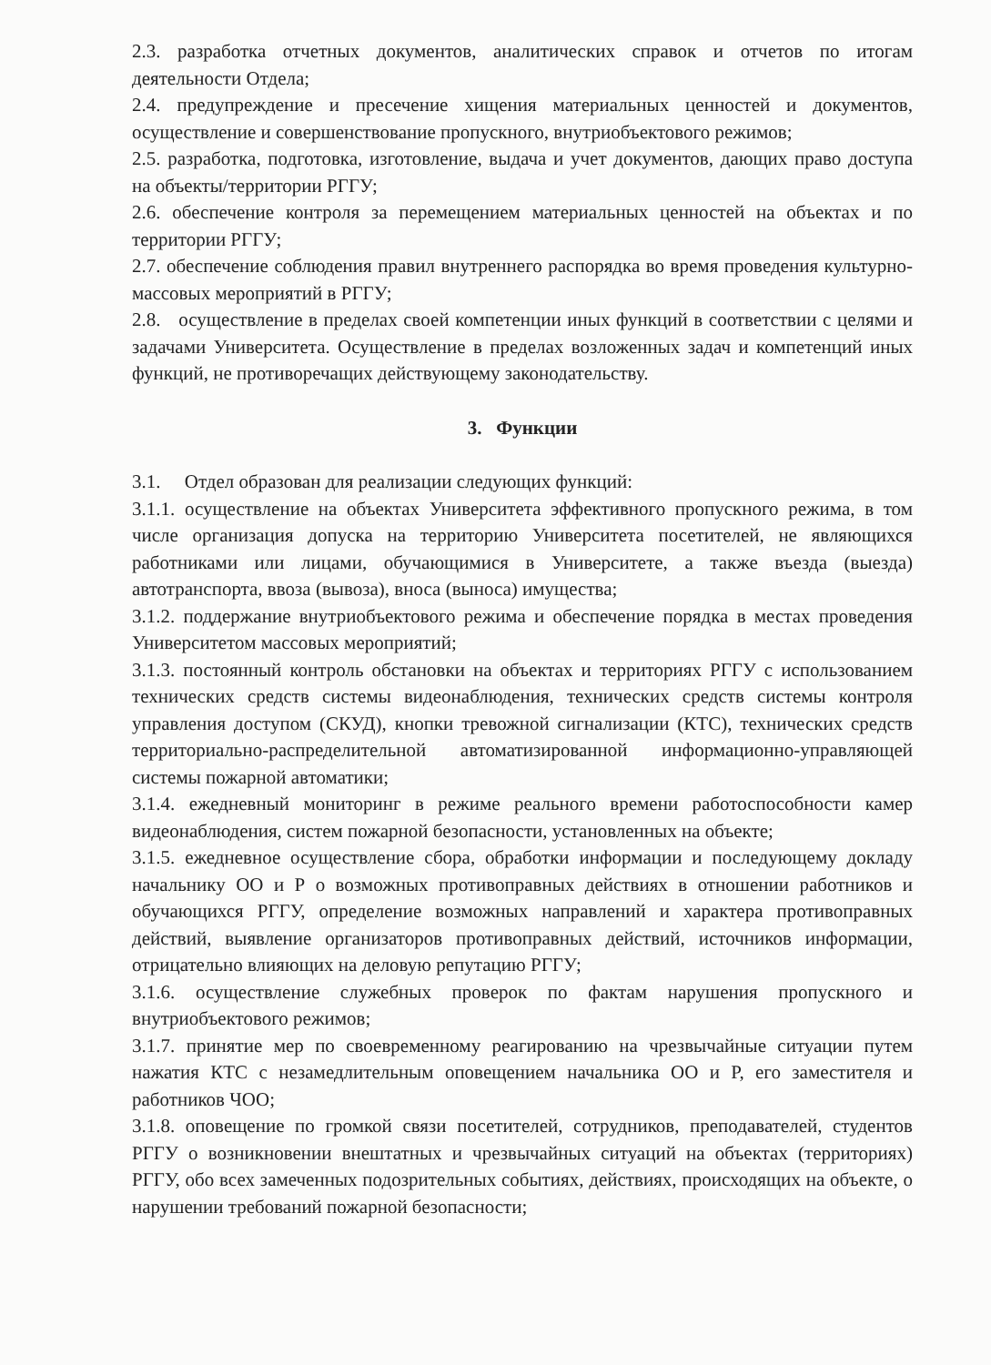2.3. разработка отчетных документов, аналитических справок и отчетов по итогам деятельности Отдела;
2.4. предупреждение и пресечение хищения материальных ценностей и документов, осуществление и совершенствование пропускного, внутриобъектового режимов;
2.5. разработка, подготовка, изготовление, выдача и учет документов, дающих право доступа на объекты/территории РГГУ;
2.6. обеспечение контроля за перемещением материальных ценностей на объектах и по территории РГГУ;
2.7. обеспечение соблюдения правил внутреннего распорядка во время проведения культурно-массовых мероприятий в РГГУ;
2.8. осуществление в пределах своей компетенции иных функций в соответствии с целями и задачами Университета. Осуществление в пределах возложенных задач и компетенций иных функций, не противоречащих действующему законодательству.
3. Функции
3.1. Отдел образован для реализации следующих функций:
3.1.1. осуществление на объектах Университета эффективного пропускного режима, в том числе организация допуска на территорию Университета посетителей, не являющихся работниками или лицами, обучающимися в Университете, а также въезда (выезда) автотранспорта, ввоза (вывоза), вноса (выноса) имущества;
3.1.2. поддержание внутриобъектового режима и обеспечение порядка в местах проведения Университетом массовых мероприятий;
3.1.3. постоянный контроль обстановки на объектах и территориях РГГУ с использованием технических средств системы видеонаблюдения, технических средств системы контроля управления доступом (СКУД), кнопки тревожной сигнализации (КТС), технических средств территориально-распределительной автоматизированной информационно-управляющей системы пожарной автоматики;
3.1.4. ежедневный мониторинг в режиме реального времени работоспособности камер видеонаблюдения, систем пожарной безопасности, установленных на объекте;
3.1.5. ежедневное осуществление сбора, обработки информации и последующему докладу начальнику ОО и Р о возможных противоправных действиях в отношении работников и обучающихся РГГУ, определение возможных направлений и характера противоправных действий, выявление организаторов противоправных действий, источников информации, отрицательно влияющих на деловую репутацию РГГУ;
3.1.6. осуществление служебных проверок по фактам нарушения пропускного и внутриобъектового режимов;
3.1.7. принятие мер по своевременному реагированию на чрезвычайные ситуации путем нажатия КТС с незамедлительным оповещением начальника ОО и Р, его заместителя и работников ЧОО;
3.1.8. оповещение по громкой связи посетителей, сотрудников, преподавателей, студентов РГГУ о возникновении внештатных и чрезвычайных ситуаций на объектах (территориях) РГГУ, обо всех замеченных подозрительных событиях, действиях, происходящих на объекте, о нарушении требований пожарной безопасности;